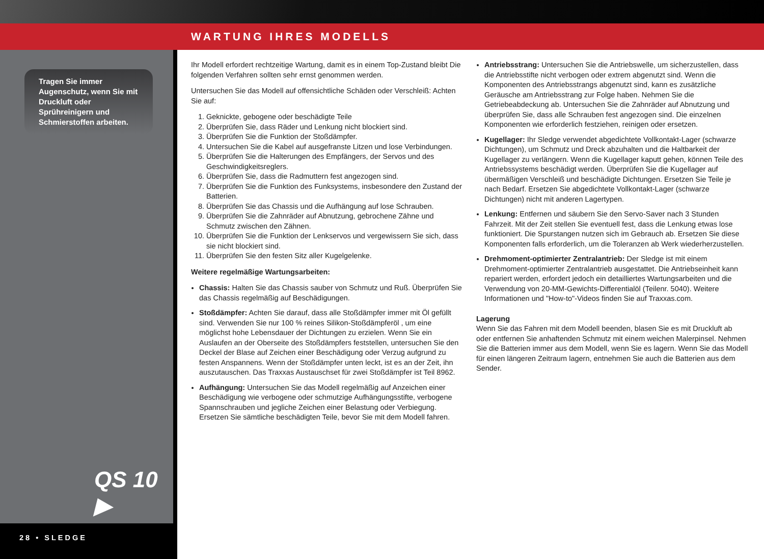WARTUNG IHRES MODELLS
Tragen Sie immer Augenschutz, wenn Sie mit Druckluft oder Sprühreinigern und Schmierstoffen arbeiten.
QS 10 ▶
28 • SLEDGE
Ihr Modell erfordert rechtzeitige Wartung, damit es in einem Top-Zustand bleibt Die folgenden Verfahren sollten sehr ernst genommen werden.
Untersuchen Sie das Modell auf offensichtliche Schäden oder Verschleiß: Achten Sie auf:
1. Geknickte, gebogene oder beschädigte Teile
2. Überprüfen Sie, dass Räder und Lenkung nicht blockiert sind.
3. Überprüfen Sie die Funktion der Stoßdämpfer.
4. Untersuchen Sie die Kabel auf ausgefranste Litzen und lose Verbindungen.
5. Überprüfen Sie die Halterungen des Empfängers, der Servos und des Geschwindigkeitsreglers.
6. Überprüfen Sie, dass die Radmuttern fest angezogen sind.
7. Überprüfen Sie die Funktion des Funksystems, insbesondere den Zustand der Batterien.
8. Überprüfen Sie das Chassis und die Aufhängung auf lose Schrauben.
9. Überprüfen Sie die Zahnräder auf Abnutzung, gebrochene Zähne und Schmutz zwischen den Zähnen.
10. Überprüfen Sie die Funktion der Lenkservos und vergewissern Sie sich, dass sie nicht blockiert sind.
11. Überprüfen Sie den festen Sitz aller Kugelgelenke.
Weitere regelmäßige Wartungsarbeiten:
Chassis: Halten Sie das Chassis sauber von Schmutz und Ruß. Überprüfen Sie das Chassis regelmäßig auf Beschädigungen.
Stoßdämpfer: Achten Sie darauf, dass alle Stoßdämpfer immer mit Öl gefüllt sind. Verwenden Sie nur 100 % reines Silikon-Stoßdämpferöl , um eine möglichst hohe Lebensdauer der Dichtungen zu erzielen. Wenn Sie ein Auslaufen an der Oberseite des Stoßdämpfers feststellen, untersuchen Sie den Deckel der Blase auf Zeichen einer Beschädigung oder Verzug aufgrund zu festen Anspannens. Wenn der Stoßdämpfer unten leckt, ist es an der Zeit, ihn auszutauschen. Das Traxxas Austauschset für zwei Stoßdämpfer ist Teil 8962.
Aufhängung: Untersuchen Sie das Modell regelmäßig auf Anzeichen einer Beschädigung wie verbogene oder schmutzige Aufhängungsstifte, verbogene Spannschrauben und jegliche Zeichen einer Belastung oder Verbiegung. Ersetzen Sie sämtliche beschädigten Teile, bevor Sie mit dem Modell fahren.
Antriebsstrang: Untersuchen Sie die Antriebswelle, um sicherzustellen, dass die Antriebsstifte nicht verbogen oder extrem abgenutzt sind. Wenn die Komponenten des Antriebsstrangs abgenutzt sind, kann es zusätzliche Geräusche am Antriebsstrang zur Folge haben. Nehmen Sie die Getriebeabdeckung ab. Untersuchen Sie die Zahnräder auf Abnutzung und überprüfen Sie, dass alle Schrauben fest angezogen sind. Die einzelnen Komponenten wie erforderlich festziehen, reinigen oder ersetzen.
Kugellager: Ihr Sledge verwendet abgedichtete Vollkontakt-Lager (schwarze Dichtungen), um Schmutz und Dreck abzuhalten und die Haltbarkeit der Kugellager zu verlängern. Wenn die Kugellager kaputt gehen, können Teile des Antriebssystems beschädigt werden. Überprüfen Sie die Kugellager auf übermäßigen Verschleiß und beschädigte Dichtungen. Ersetzen Sie Teile je nach Bedarf. Ersetzen Sie abgedichtete Vollkontakt-Lager (schwarze Dichtungen) nicht mit anderen Lagertypen.
Lenkung: Entfernen und säubern Sie den Servo-Saver nach 3 Stunden Fahrzeit. Mit der Zeit stellen Sie eventuell fest, dass die Lenkung etwas lose funktioniert. Die Spurstangen nutzen sich im Gebrauch ab. Ersetzen Sie diese Komponenten falls erforderlich, um die Toleranzen ab Werk wiederherzustellen.
Drehmoment-optimierter Zentralantrieb: Der Sledge ist mit einem Drehmoment-optimierter Zentralantrieb ausgestattet. Die Antriebseinheit kann repariert werden, erfordert jedoch ein detailliertes Wartungsarbeiten und die Verwendung von 20-MM-Gewichts-Differentialöl (Teilenr. 5040). Weitere Informationen und "How-to"-Videos finden Sie auf Traxxas.com.
Lagerung
Wenn Sie das Fahren mit dem Modell beenden, blasen Sie es mit Druckluft ab oder entfernen Sie anhaftenden Schmutz mit einem weichen Malerpinsel. Nehmen Sie die Batterien immer aus dem Modell, wenn Sie es lagern. Wenn Sie das Modell für einen längeren Zeitraum lagern, entnehmen Sie auch die Batterien aus dem Sender.